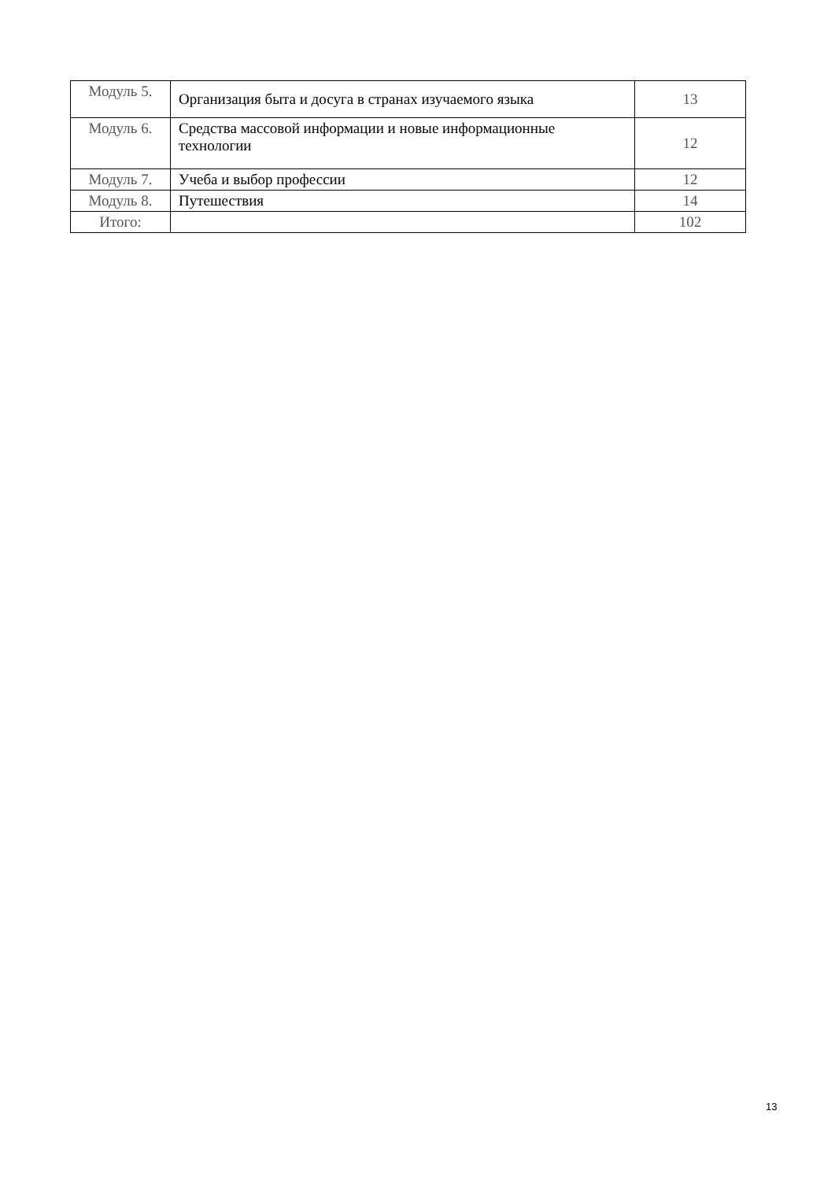| Модуль 5. | Организация быта и досуга в странах изучаемого языка | 13 |
| Модуль 6. | Средства массовой информации и новые информационные технологии | 12 |
| Модуль 7. | Учеба и выбор профессии | 12 |
| Модуль 8. | Путешествия | 14 |
| Итого: | | 102 |
13